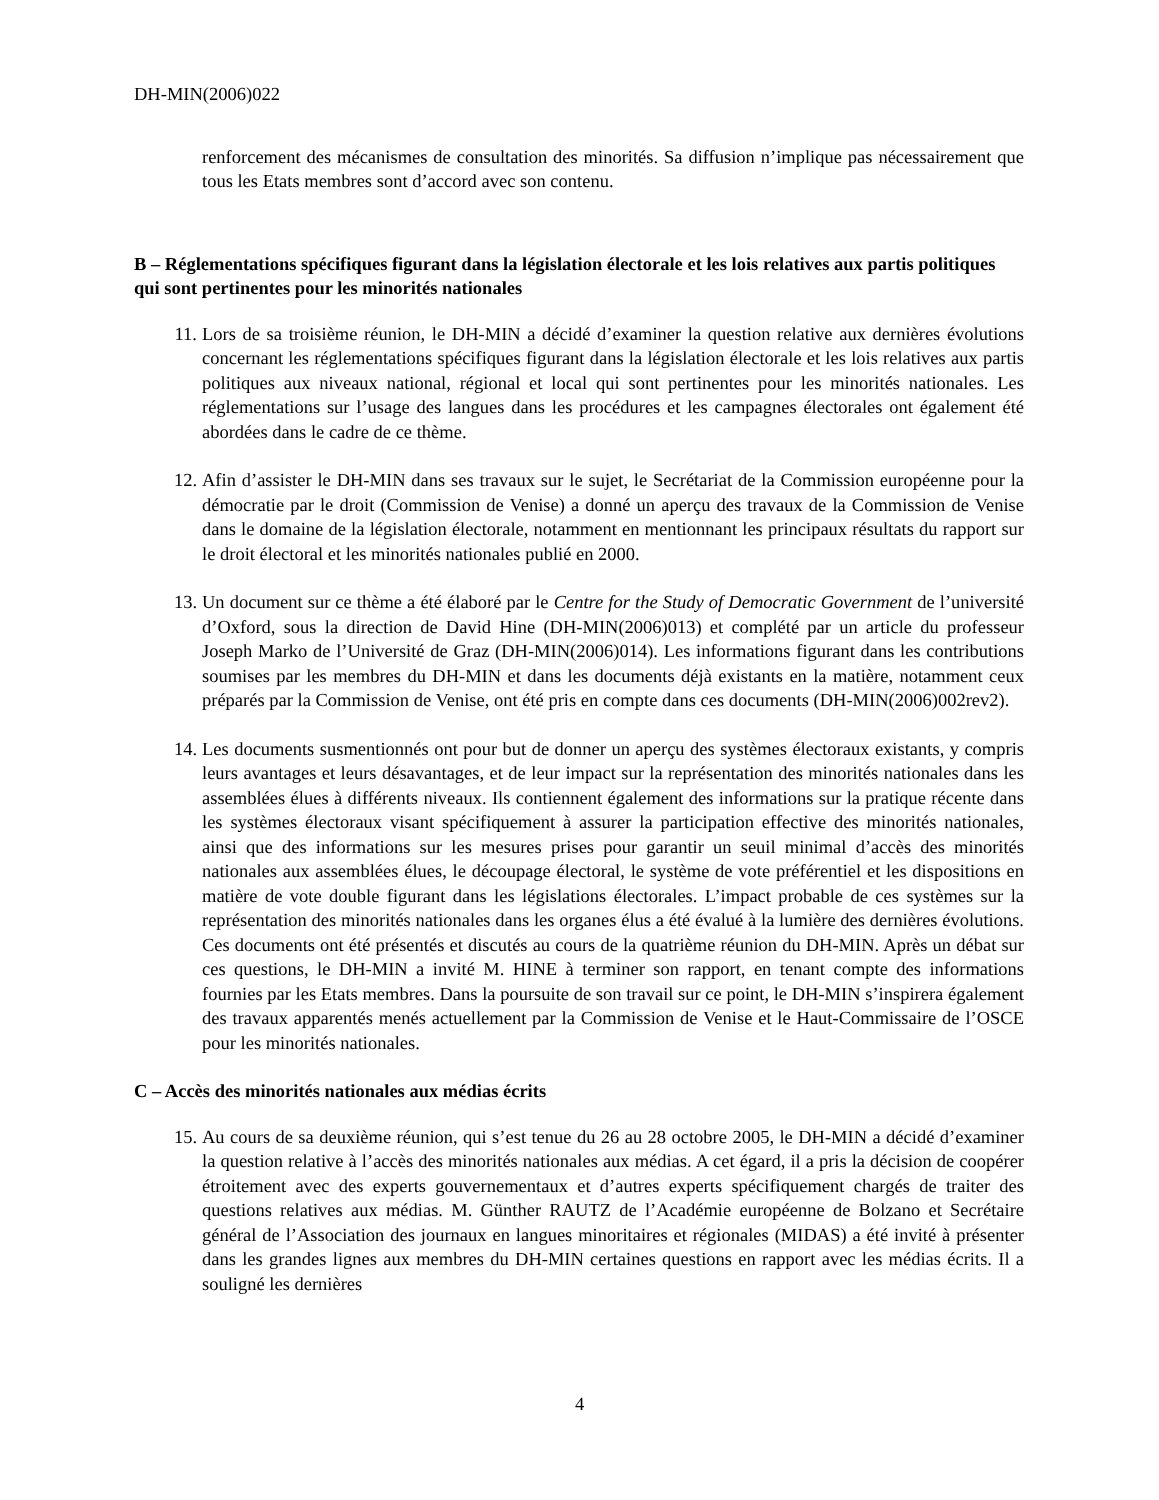DH-MIN(2006)022
renforcement des mécanismes de consultation des minorités. Sa diffusion n’implique pas nécessairement que tous les Etats membres sont d’accord avec son contenu.
B – Réglementations spécifiques figurant dans la législation électorale et les lois relatives aux partis politiques qui sont pertinentes pour les minorités nationales
11. Lors de sa troisième réunion, le DH-MIN a décidé d’examiner la question relative aux dernières évolutions concernant les réglementations spécifiques figurant dans la législation électorale et les lois relatives aux partis politiques aux niveaux national, régional et local qui sont pertinentes pour les minorités nationales. Les réglementations sur l’usage des langues dans les procédures et les campagnes électorales ont également été abordées dans le cadre de ce thème.
12. Afin d’assister le DH-MIN dans ses travaux sur le sujet, le Secrétariat de la Commission européenne pour la démocratie par le droit (Commission de Venise) a donné un aperçu des travaux de la Commission de Venise dans le domaine de la législation électorale, notamment en mentionnant les principaux résultats du rapport sur le droit électoral et les minorités nationales publié en 2000.
13. Un document sur ce thème a été élaboré par le Centre for the Study of Democratic Government de l’université d’Oxford, sous la direction de David Hine (DH-MIN(2006)013) et complété par un article du professeur Joseph Marko de l’Université de Graz (DH-MIN(2006)014). Les informations figurant dans les contributions soumises par les membres du DH-MIN et dans les documents déjà existants en la matière, notamment ceux préparés par la Commission de Venise, ont été pris en compte dans ces documents (DH-MIN(2006)002rev2).
14. Les documents susmentionnés ont pour but de donner un aperçu des systèmes électoraux existants, y compris leurs avantages et leurs désavantages, et de leur impact sur la représentation des minorités nationales dans les assemblées élues à différents niveaux. Ils contiennent également des informations sur la pratique récente dans les systèmes électoraux visant spécifiquement à assurer la participation effective des minorités nationales, ainsi que des informations sur les mesures prises pour garantir un seuil minimal d’accès des minorités nationales aux assemblées élues, le découpage électoral, le système de vote préférentiel et les dispositions en matière de vote double figurant dans les législations électorales. L’impact probable de ces systèmes sur la représentation des minorités nationales dans les organes élus a été évalué à la lumière des dernières évolutions. Ces documents ont été présentés et discutés au cours de la quatrième réunion du DH-MIN. Après un débat sur ces questions, le DH-MIN a invité M. HINE à terminer son rapport, en tenant compte des informations fournies par les Etats membres. Dans la poursuite de son travail sur ce point, le DH-MIN s’inspirera également des travaux apparentés menés actuellement par la Commission de Venise et le Haut-Commissaire de l’OSCE pour les minorités nationales.
C – Accès des minorités nationales aux médias écrits
15. Au cours de sa deuxième réunion, qui s’est tenue du 26 au 28 octobre 2005, le DH-MIN a décidé d’examiner la question relative à l’accès des minorités nationales aux médias. A cet égard, il a pris la décision de coopérer étroitement avec des experts gouvernementaux et d’autres experts spécifiquement chargés de traiter des questions relatives aux médias. M. Günther RAUTZ de l’Académie européenne de Bolzano et Secrétaire général de l’Association des journaux en langues minoritaires et régionales (MIDAS) a été invité à présenter dans les grandes lignes aux membres du DH-MIN certaines questions en rapport avec les médias écrits. Il a souligné les dernières
4